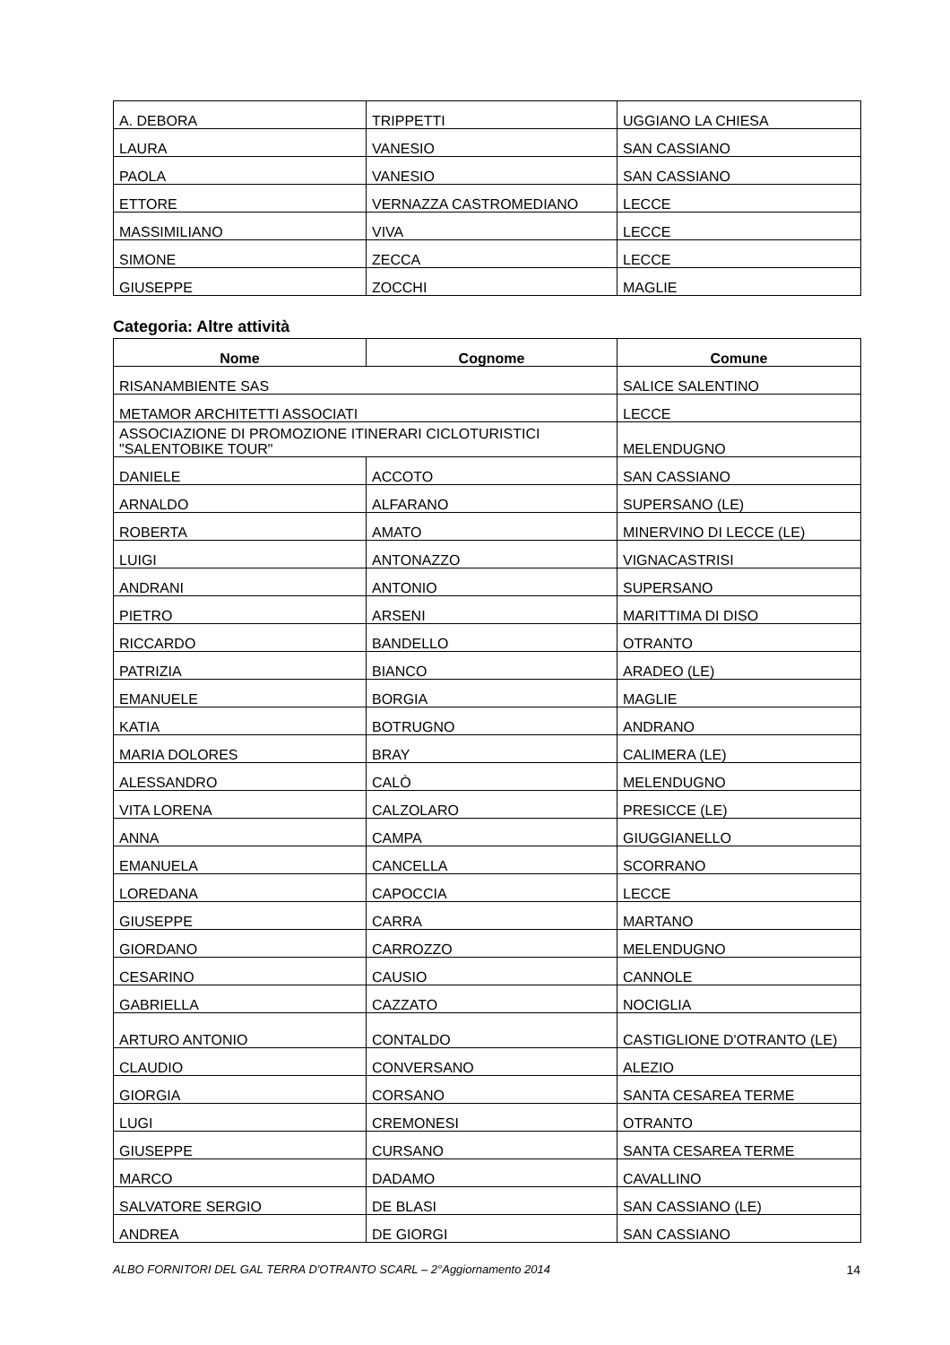| A. DEBORA | TRIPPETTI | UGGIANO LA CHIESA |
| LAURA | VANESIO | SAN CASSIANO |
| PAOLA | VANESIO | SAN CASSIANO |
| ETTORE | VERNAZZA CASTROMEDIANO | LECCE |
| MASSIMILIANO | VIVA | LECCE |
| SIMONE | ZECCA | LECCE |
| GIUSEPPE | ZOCCHI | MAGLIE |
Categoria: Altre attività
| Nome | Cognome | Comune |
| --- | --- | --- |
| RISANAMBIENTE SAS | | SALICE SALENTINO |
| METAMOR ARCHITETTI ASSOCIATI | | LECCE |
| ASSOCIAZIONE DI PROMOZIONE ITINERARI CICLOTURISTICI "SALENTOBIKE TOUR" | | MELENDUGNO |
| DANIELE | ACCOTO | SAN CASSIANO |
| ARNALDO | ALFARANO | SUPERSANO (LE) |
| ROBERTA | AMATO | MINERVINO DI LECCE (LE) |
| LUIGI | ANTONAZZO | VIGNACASTRISI |
| ANDRANI | ANTONIO | SUPERSANO |
| PIETRO | ARSENI | MARITTIMA DI DISO |
| RICCARDO | BANDELLO | OTRANTO |
| PATRIZIA | BIANCO | ARADEO (LE) |
| EMANUELE | BORGIA | MAGLIE |
| KATIA | BOTRUGNO | ANDRANO |
| MARIA DOLORES | BRAY | CALIMERA (LE) |
| ALESSANDRO | CALÒ | MELENDUGNO |
| VITA LORENA | CALZOLARO | PRESICCE (LE) |
| ANNA | CAMPA | GIUGGIANELLO |
| EMANUELA | CANCELLA | SCORRANO |
| LOREDANA | CAPOCCIA | LECCE |
| GIUSEPPE | CARRA | MARTANO |
| GIORDANO | CARROZZO | MELENDUGNO |
| CESARINO | CAUSIO | CANNOLE |
| GABRIELLA | CAZZATO | NOCIGLIA |
| ARTURO ANTONIO | CONTALDO | CASTIGLIONE D'OTRANTO (LE) |
| CLAUDIO | CONVERSANO | ALEZIO |
| GIORGIA | CORSANO | SANTA CESAREA TERME |
| LUGI | CREMONESI | OTRANTO |
| GIUSEPPE | CURSANO | SANTA CESAREA TERME |
| MARCO | DADAMO | CAVALLINO |
| SALVATORE SERGIO | DE BLASI | SAN CASSIANO (LE) |
| ANDREA | DE GIORGI | SAN CASSIANO |
ALBO FORNITORI DEL GAL TERRA D'OTRANTO SCARL – 2°Aggiornamento 2014 14